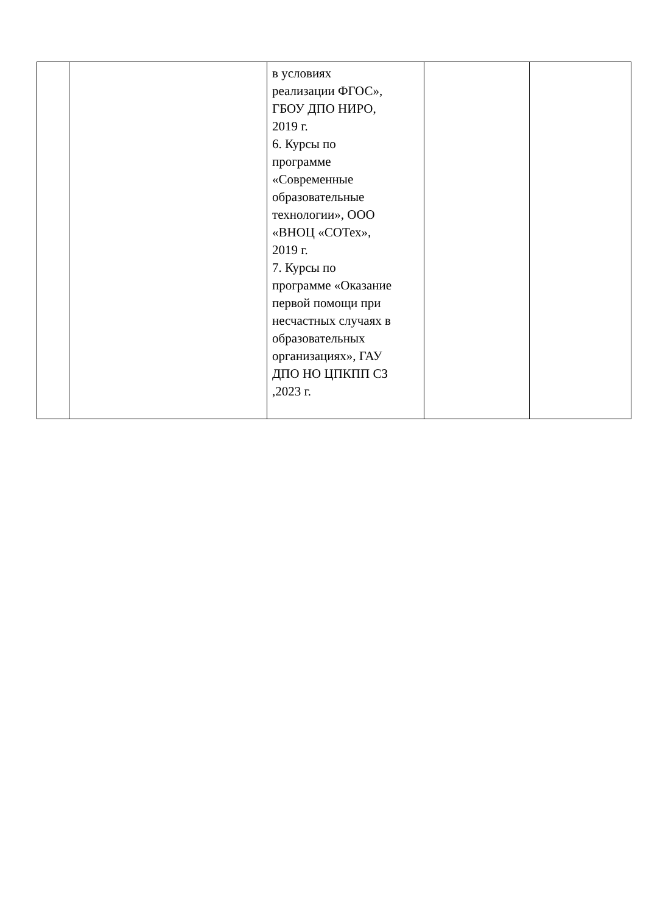| | | в условиях реализации ФГОС», ГБОУ ДПО НИРО, 2019 г. 6. Курсы по программе «Современные образовательные технологии», ООО «ВНОЦ «СОТех», 2019 г. 7. Курсы по программе «Оказание первой помощи при несчастных случаях в образовательных организациях», ГАУ ДПО НО ЦПКПП СЗ ,2023 г. | | |